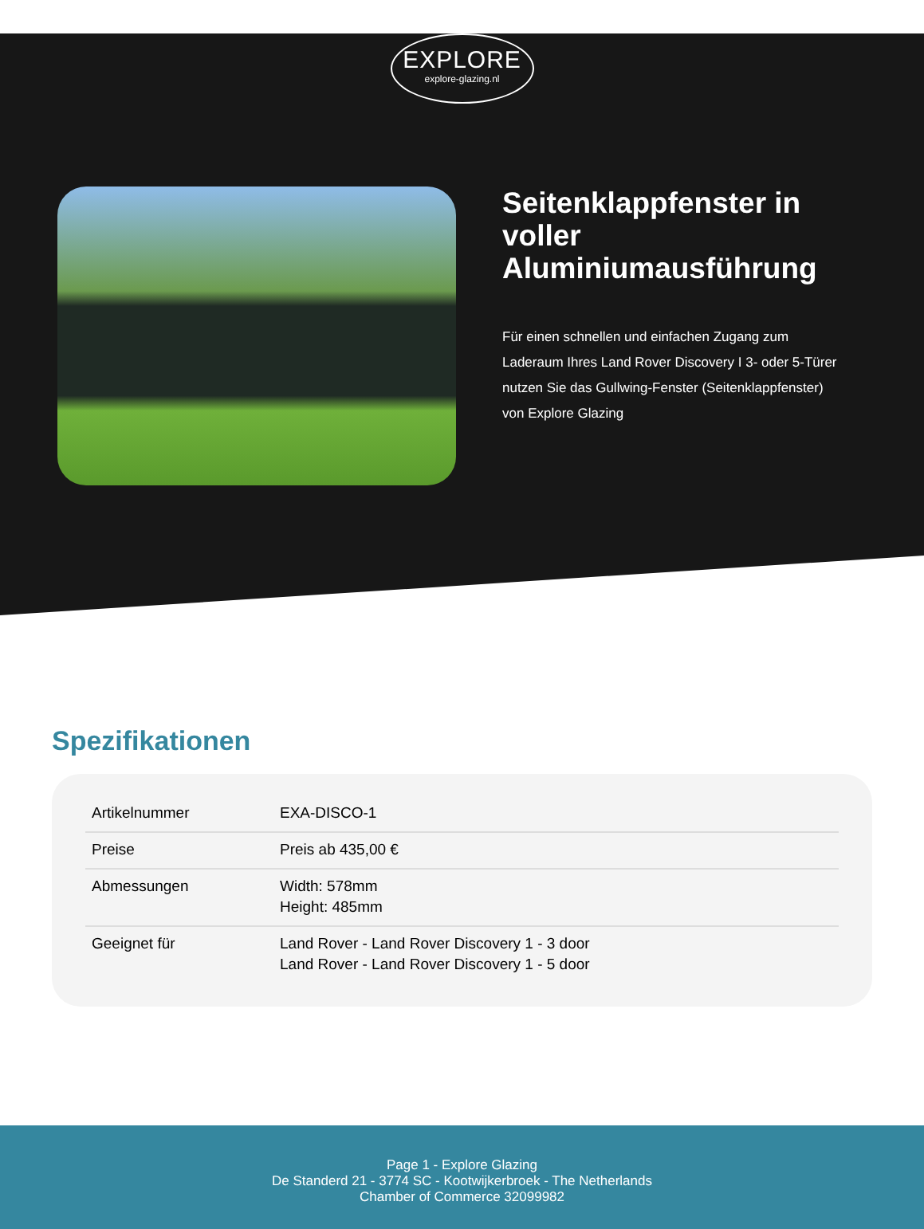EXPLORE
explore-glazing.nl
Seitenklappfenster in voller Aluminiumausführung
Für einen schnellen und einfachen Zugang zum Laderaum Ihres Land Rover Discovery I 3- oder 5-Türer nutzen Sie das Gullwing-Fenster (Seitenklappfenster) von Explore Glazing
Spezifikationen
| Artikelnummer | EXA-DISCO-1 |
| Preise | Preis ab 435,00 € |
| Abmessungen | Width: 578mm Height: 485mm |
| Geeignet für | Land Rover - Land Rover Discovery 1 - 3 door Land Rover - Land Rover Discovery 1 - 5 door |
Page 1 - Explore Glazing
De Standerd 21 - 3774 SC - Kootwijkerbroek - The Netherlands
Chamber of Commerce 32099982